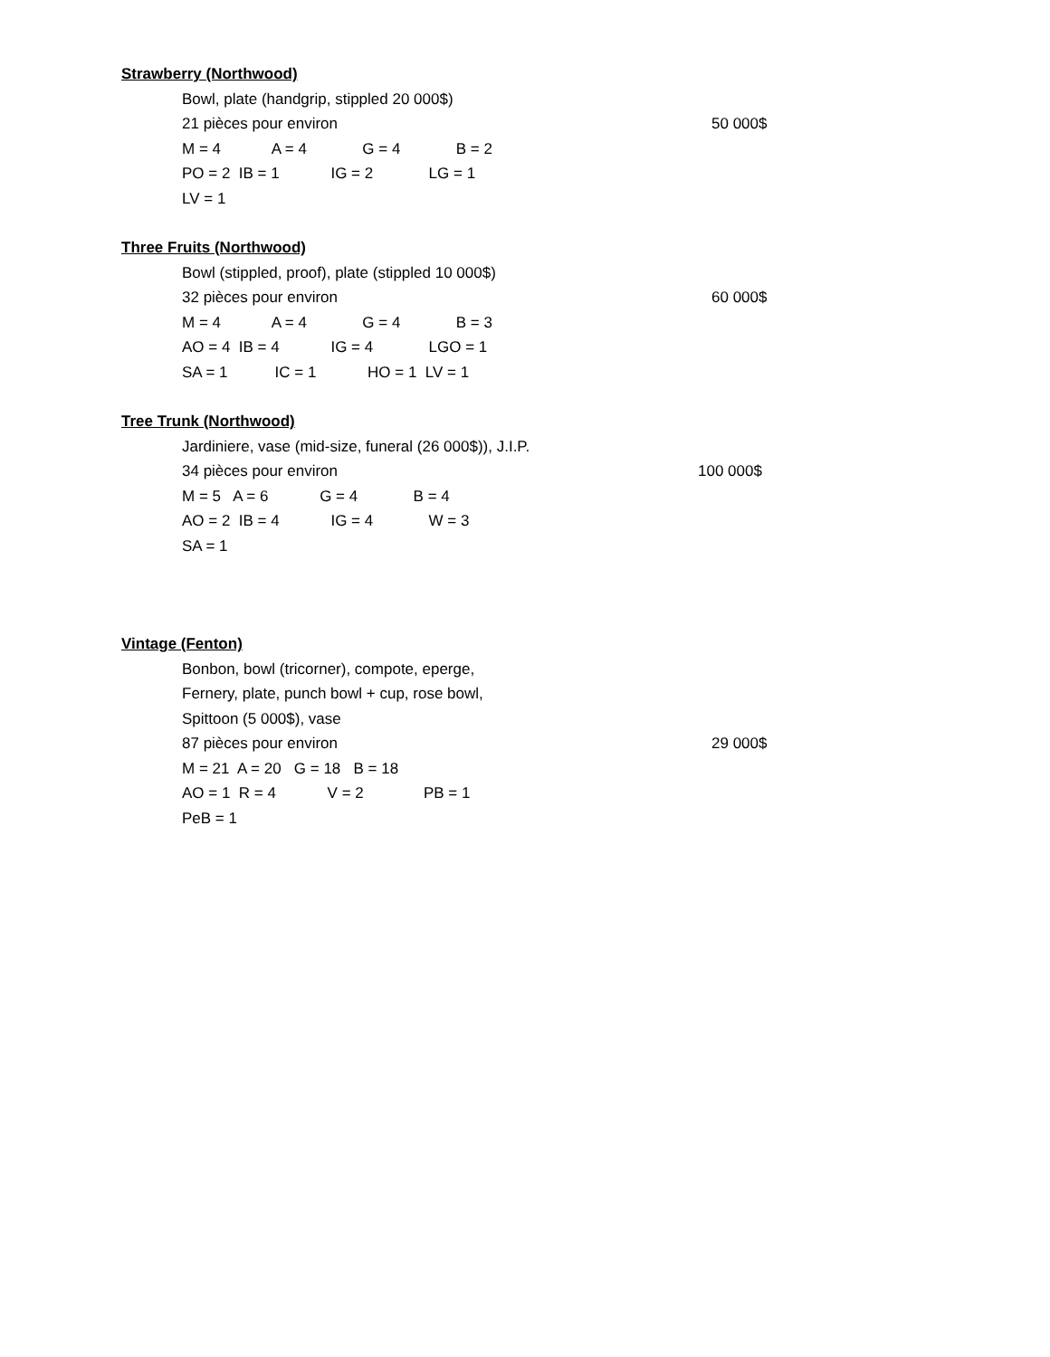Strawberry (Northwood)
Bowl, plate (handgrip, stippled 20 000$)
21 pièces pour environ 50 000$
M = 4 A = 4 G = 4 B = 2
PO = 2 IB = 1 IG = 2 LG = 1
LV = 1
Three Fruits (Northwood)
Bowl (stippled, proof), plate (stippled 10 000$)
32 pièces pour environ 60 000$
M = 4 A = 4 G = 4 B = 3
AO = 4 IB = 4 IG = 4 LGO = 1
SA = 1 IC = 1 HO = 1 LV = 1
Tree Trunk (Northwood)
Jardiniere, vase (mid-size, funeral (26 000$)), J.I.P.
34 pièces pour environ 100 000$
M = 5 A = 6 G = 4 B = 4
AO = 2 IB = 4 IG = 4 W = 3
SA = 1
Vintage (Fenton)
Bonbon, bowl (tricorner), compote, eperge,
Fernery, plate, punch bowl + cup, rose bowl,
Spittoon (5 000$), vase
87 pièces pour environ 29 000$
M = 21 A = 20 G = 18 B = 18
AO = 1 R = 4 V = 2 PB = 1
PeB = 1